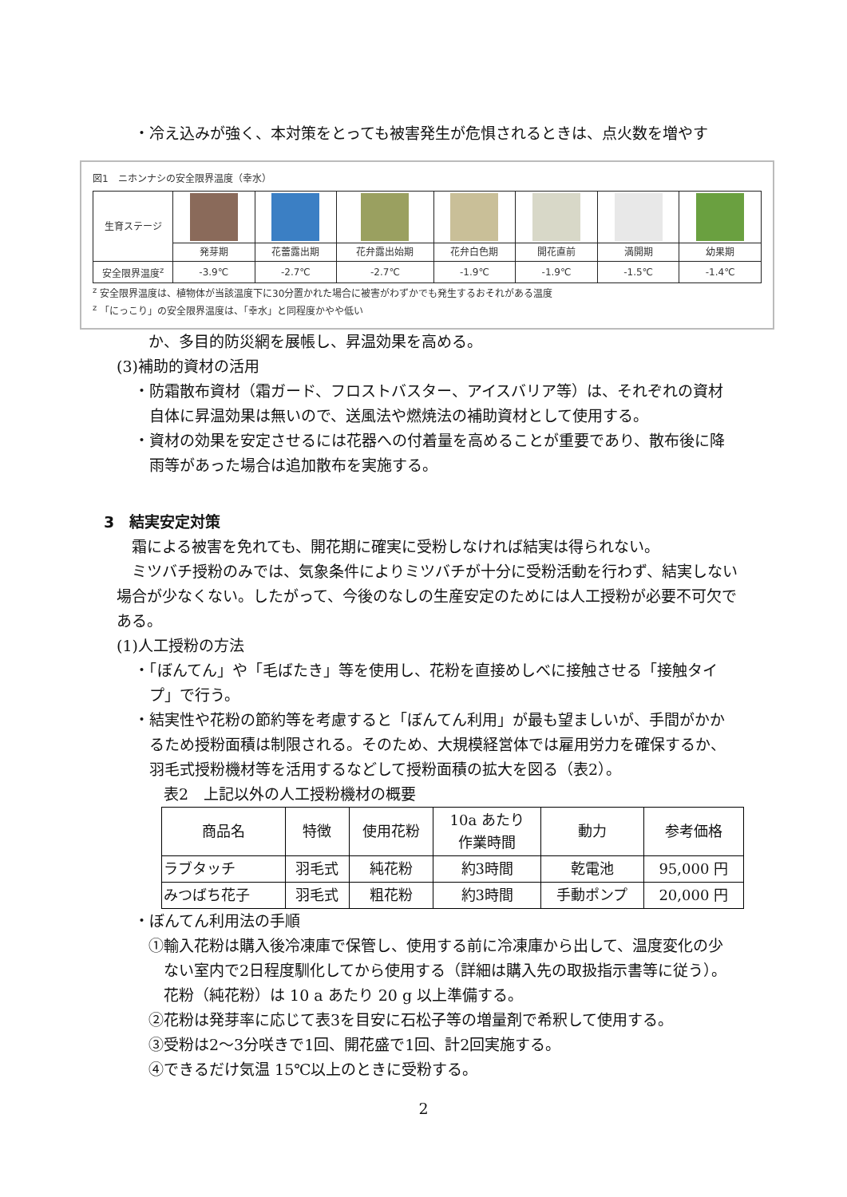・冷え込みが強く、本対策をとっても被害発生が危惧されるときは、点火数を増やす
図1　ニホンナシの安全限界温度（幸水）
| 生育ステージ | | | | | | | |
| | 発芽期 | 花蕾露出期 | 花弁露出始期 | 花弁白色期 | 開花直前 | 満開期 | 幼果期 |
| 安全限界温度<sup>z</sup> | -3.9℃ | -2.7℃ | -2.7℃ | -1.9℃ | -1.9℃ | -1.5℃ | -1.4℃ |
<sup>z</sup> 安全限界温度は、植物体が当該温度下に30分置かれた場合に被害がわずかでも発生するおそれがある温度
<sup>z</sup> 「にっこり」の安全限界温度は、「幸水」と同程度かやや低い
か、多目的防災網を展帳し、昇温効果を高める。
(3)補助的資材の活用
・防霜散布資材（霜ガード、フロストバスター、アイスバリア等）は、それぞれの資材
　自体に昇温効果は無いので、送風法や燃焼法の補助資材として使用する。
・資材の効果を安定させるには花器への付着量を高めることが重要であり、散布後に降
　雨等があった場合は追加散布を実施する。
3　結実安定対策
　霜による被害を免れても、開花期に確実に受粉しなければ結実は得られない。
　ミツバチ授粉のみでは、気象条件によりミツバチが十分に受粉活動を行わず、結実しない場合が少なくない。したがって、今後のなしの生産安定のためには人工授粉が必要不可欠である。
(1)人工授粉の方法
・「ぼんてん」や「毛ばたき」等を使用し、花粉を直接めしべに接触させる「接触タイ
　プ」で行う。
・結実性や花粉の節約等を考慮すると「ぼんてん利用」が最も望ましいが、手間がかか
　るため授粉面積は制限される。そのため、大規模経営体では雇用労力を確保するか、
　羽毛式授粉機材等を活用するなどして授粉面積の拡大を図る（表2）。
表2　上記以外の人工授粉機材の概要
| 商品名 | 特徴 | 使用花粉 | 10a あたり 作業時間 | 動力 | 参考価格 |
| --- | --- | --- | --- | --- | --- |
| ラブタッチ | 羽毛式 | 純花粉 | 約3時間 | 乾電池 | 95,000 円 |
| みつばち花子 | 羽毛式 | 粗花粉 | 約3時間 | 手動ポンプ | 20,000 円 |
・ぼんてん利用法の手順
①輸入花粉は購入後冷凍庫で保管し、使用する前に冷凍庫から出して、温度変化の少
　ない室内で2日程度馴化してから使用する（詳細は購入先の取扱指示書等に従う）。
　花粉（純花粉）は 10 a あたり 20 g 以上準備する。
②花粉は発芽率に応じて表3を目安に石松子等の増量剤で希釈して使用する。
③受粉は2～3分咲きで1回、開花盛で1回、計2回実施する。
④できるだけ気温 15℃以上のときに受粉する。
2